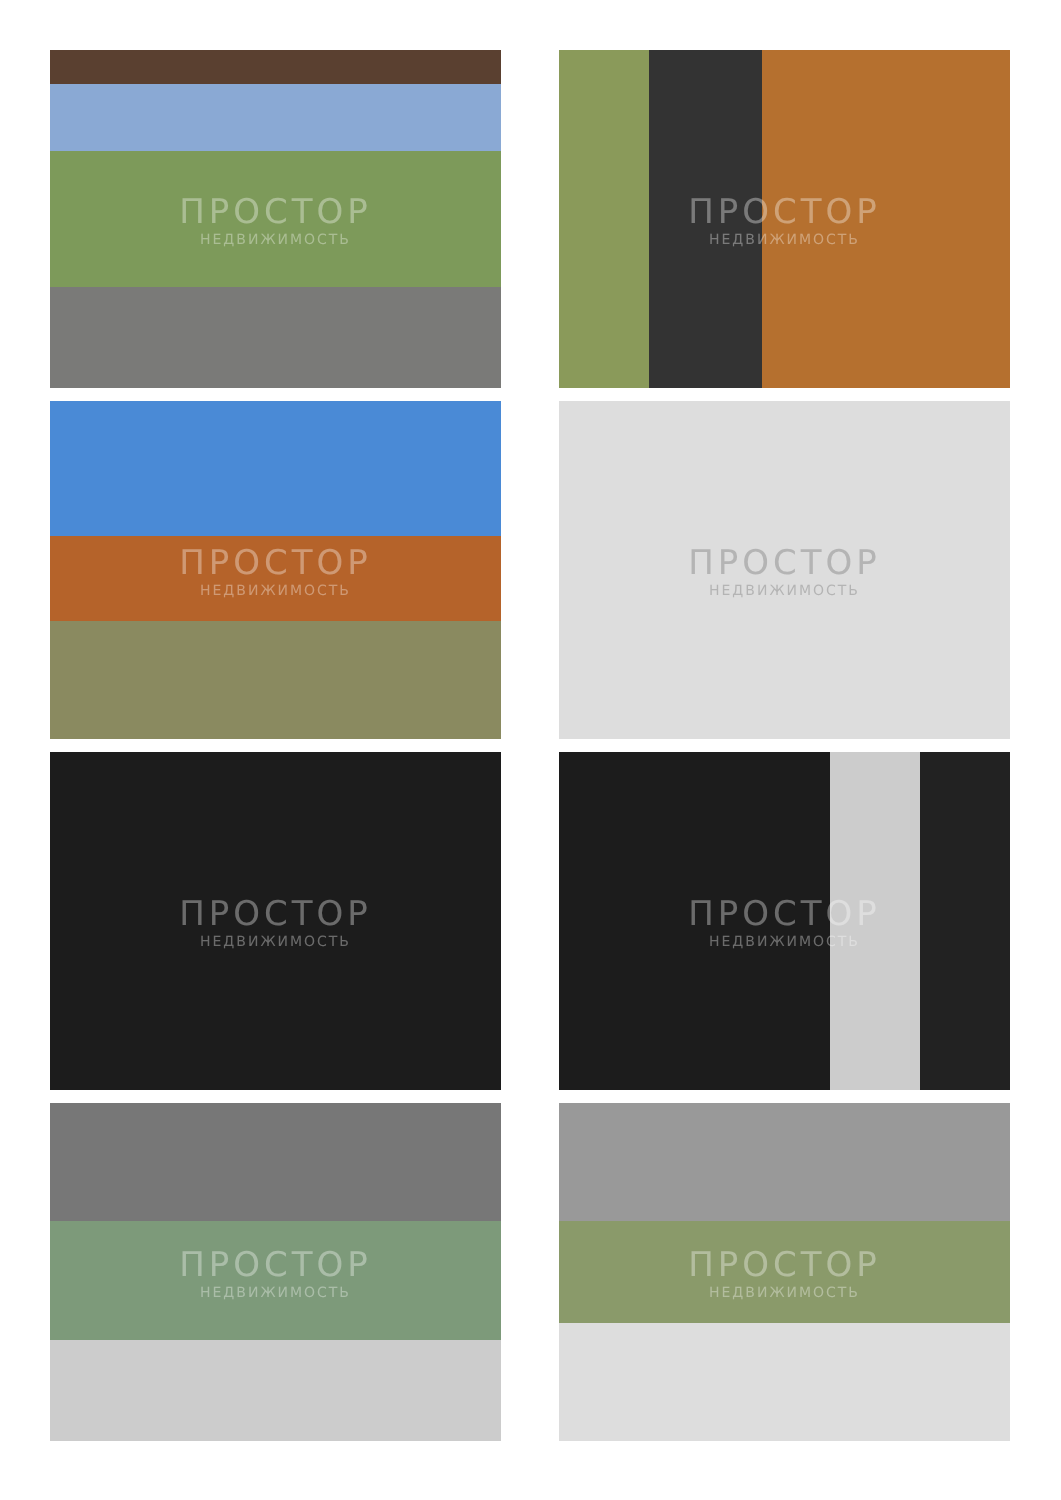ПРОСТОР
НЕДВИЖИМОСТЬ
ПРОСТОР
НЕДВИЖИМОСТЬ
ПРОСТОР
НЕДВИЖИМОСТЬ
ПРОСТОР
НЕДВИЖИМОСТЬ
ПРОСТОР
НЕДВИЖИМОСТЬ
ПРОСТОР
НЕДВИЖИМОСТЬ
ПРОСТОР
НЕДВИЖИМОСТЬ
ПРОСТОР
НЕДВИЖИМОСТЬ